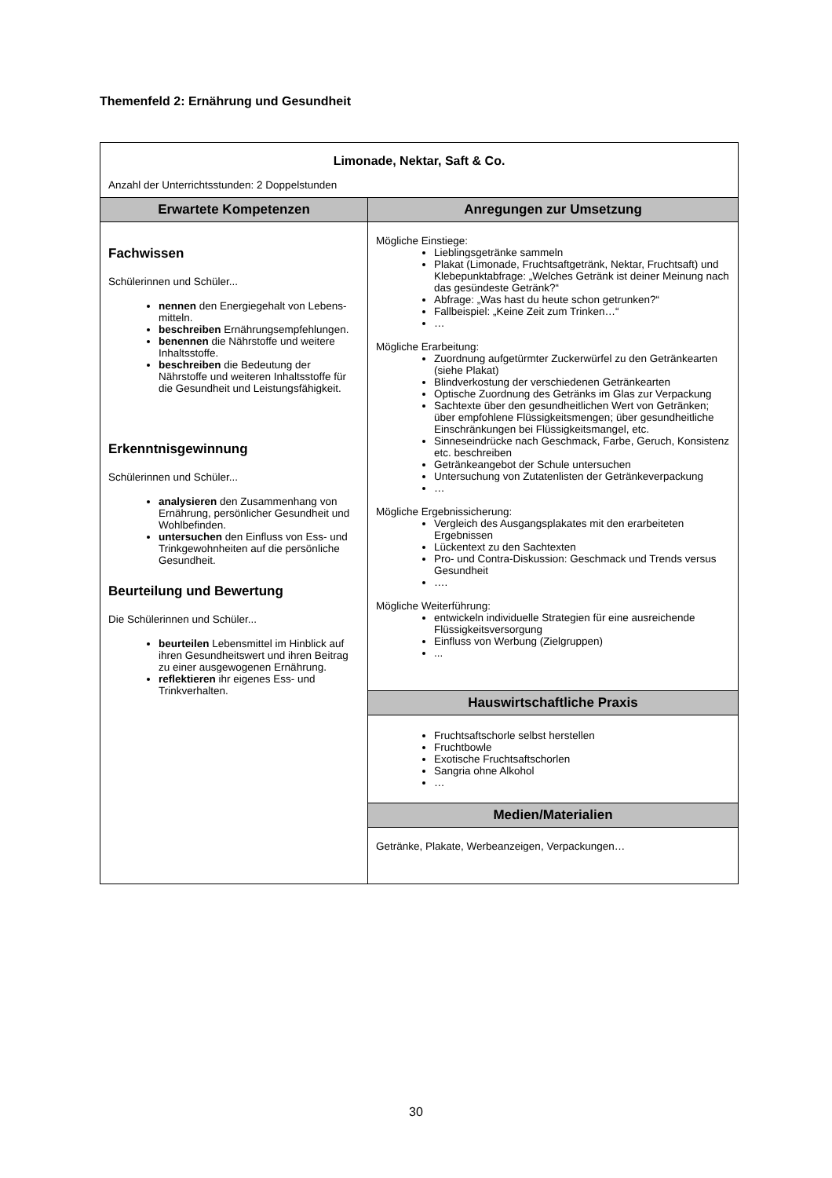Themenfeld 2: Ernährung und Gesundheit
| Limonade, Nektar, Saft & Co. Anzahl der Unterrichtsstunden: 2 Doppelstunden | |
| Erwartete Kompetenzen | Anregungen zur Umsetzung |
| Fachwissen Schülerinnen und Schüler... nennen den Energiegehalt von Lebens-mitteln. beschreiben Ernährungsempfehlungen. benennen die Nährstoffe und weitere Inhaltsstoffe. beschreiben die Bedeutung der Nährstoffe und weiteren Inhaltsstoffe für die Gesundheit und Leistungsfähigkeit. Erkenntnisgewinnung Schülerinnen und Schüler... analysieren den Zusammenhang von Ernährung, persönlicher Gesundheit und Wohlbefinden. untersuchen den Einfluss von Ess- und Trinkgewohnheiten auf die persönliche Gesundheit. Beurteilung und Bewertung Die Schülerinnen und Schüler... beurteilen Lebensmittel im Hinblick auf ihren Gesundheitswert und ihren Beitrag zu einer ausgewogenen Ernährung. reflektieren ihr eigenes Ess- und Trinkverhalten. | Mögliche Einstiege: Lieblingsgetränke sammeln Plakat (Limonade, Fruchtsaftgetränk, Nektar, Fruchtsaft) und Klebepunktabfrage: „Welches Getränk ist deiner Meinung nach das gesündeste Getränk?“ Abfrage: „Was hast du heute schon getrunken?“ Fallbeispiel: „Keine Zeit zum Trinken…“ … Mögliche Erarbeitung: Zuordnung aufgetürmter Zuckerwürfel zu den Getränkearten (siehe Plakat) Blindverkostung der verschiedenen Getränkearten Optische Zuordnung des Getränks im Glas zur Verpackung Sachtexte über den gesundheitlichen Wert von Getränken; über empfohlene Flüssigkeitsmengen; über gesundheitliche Einschränkungen bei Flüssigkeitsmangel, etc. Sinneseindrücke nach Geschmack, Farbe, Geruch, Konsistenz etc. beschreiben Getränkeangebot der Schule untersuchen Untersuchung von Zutatenlisten der Getränkeverpackung … Mögliche Ergebnissicherung: Vergleich des Ausgangsplakates mit den erarbeiteten Ergebnissen Lückentext zu den Sachtexten Pro- und Contra-Diskussion: Geschmack und Trends versus Gesundheit …. Mögliche Weiterführung: entwickeln individuelle Strategien für eine ausreichende Flüssigkeitsversorgung Einfluss von Werbung (Zielgruppen) ... |
| | Hauswirtschaftliche Praxis |
| | Fruchtsaftschorle selbst herstellen Fruchtbowle Exotische Fruchtsaftschorlen Sangria ohne Alkohol … |
| | Medien/Materialien |
| | Getränke, Plakate, Werbeanzeigen, Verpackungen… |
30